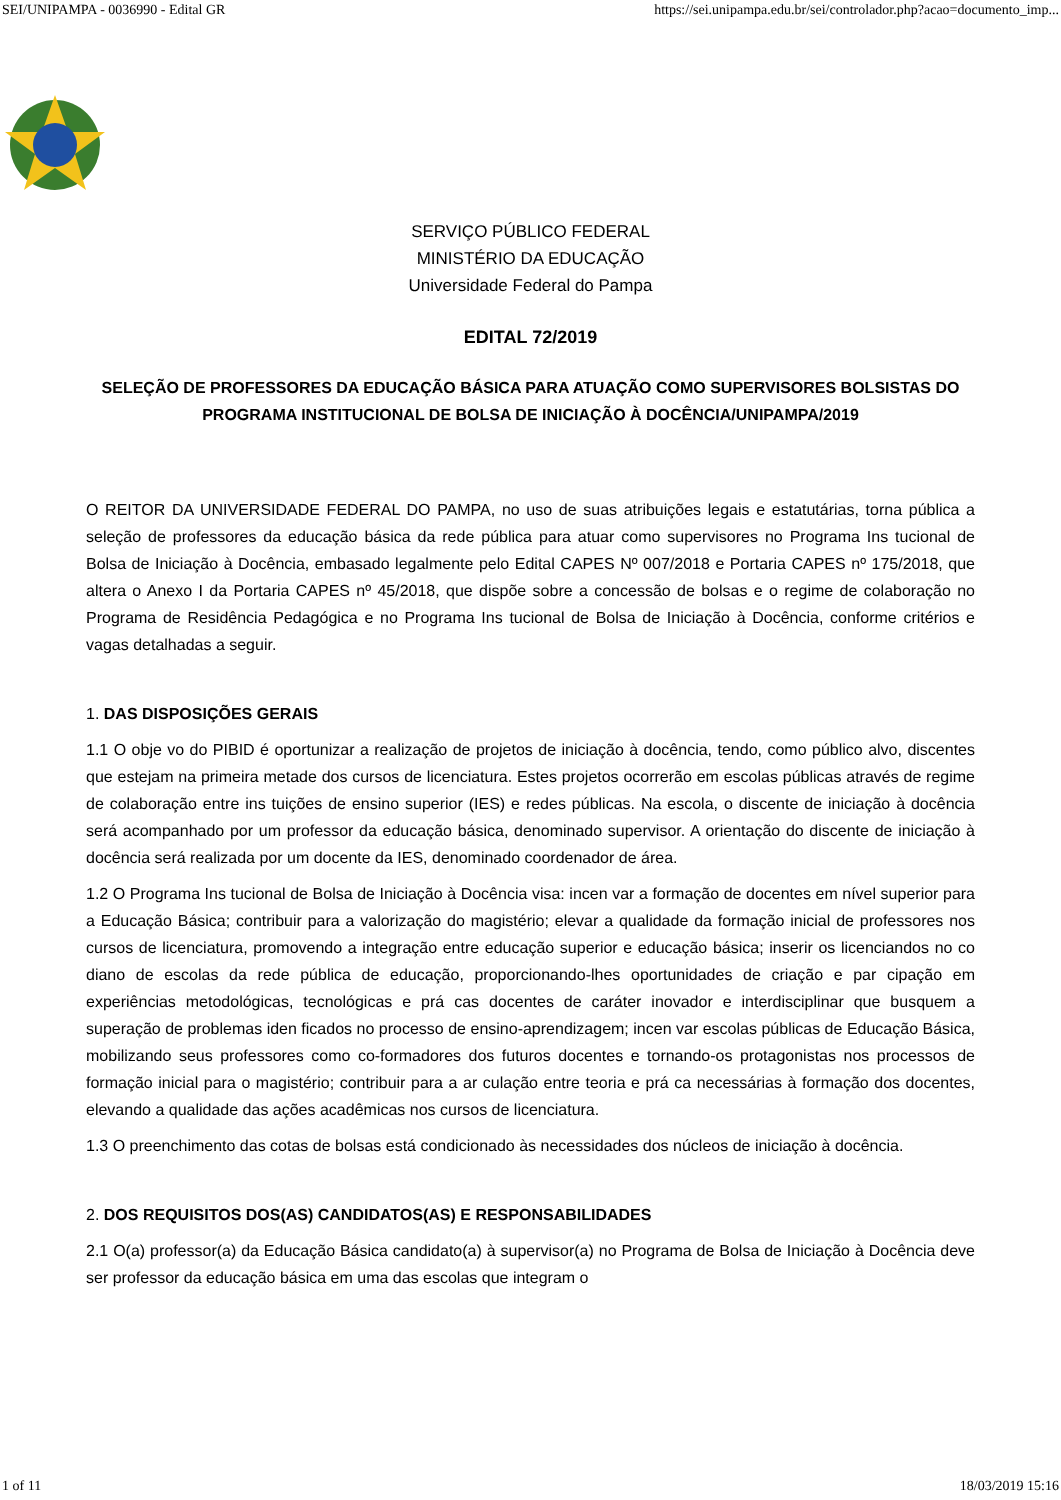SEI/UNIPAMPA - 0036990 - Edital GR https://sei.unipampa.edu.br/sei/controlador.php?acao=documento_imp...
SERVIÇO PÚBLICO FEDERAL
MINISTÉRIO DA EDUCAÇÃO
Universidade Federal do Pampa
EDITAL 72/2019
SELEÇÃO DE PROFESSORES DA EDUCAÇÃO BÁSICA PARA ATUAÇÃO COMO SUPERVISORES BOLSISTAS DO PROGRAMA INSTITUCIONAL DE BOLSA DE INICIAÇÃO À DOCÊNCIA/UNIPAMPA/2019
O REITOR DA UNIVERSIDADE FEDERAL DO PAMPA, no uso de suas atribuições legais e estatutárias, torna pública a seleção de professores da educação básica da rede pública para atuar como supervisores no Programa Ins tucional de Bolsa de Iniciação à Docência, embasado legalmente pelo Edital CAPES Nº 007/2018 e Portaria CAPES nº 175/2018, que altera o Anexo I da Portaria CAPES nº 45/2018, que dispõe sobre a concessão de bolsas e o regime de colaboração no Programa de Residência Pedagógica e no Programa Ins tucional de Bolsa de Iniciação à Docência, conforme critérios e vagas detalhadas a seguir.
1. DAS DISPOSIÇÕES GERAIS
1.1 O obje vo do PIBID é oportunizar a realização de projetos de iniciação à docência, tendo, como público alvo, discentes que estejam na primeira metade dos cursos de licenciatura. Estes projetos ocorrerão em escolas públicas através de regime de colaboração entre ins tuições de ensino superior (IES) e redes públicas. Na escola, o discente de iniciação à docência será acompanhado por um professor da educação básica, denominado supervisor. A orientação do discente de iniciação à docência será realizada por um docente da IES, denominado coordenador de área.
1.2 O Programa Ins tucional de Bolsa de Iniciação à Docência visa: incen var a formação de docentes em nível superior para a Educação Básica; contribuir para a valorização do magistério; elevar a qualidade da formação inicial de professores nos cursos de licenciatura, promovendo a integração entre educação superior e educação básica; inserir os licenciandos no co diano de escolas da rede pública de educação, proporcionando-lhes oportunidades de criação e par cipação em experiências metodológicas, tecnológicas e prá cas docentes de caráter inovador e interdisciplinar que busquem a superação de problemas iden ficados no processo de ensino-aprendizagem; incen var escolas públicas de Educação Básica, mobilizando seus professores como co-formadores dos futuros docentes e tornando-os protagonistas nos processos de formação inicial para o magistério; contribuir para a ar culação entre teoria e prá ca necessárias à formação dos docentes, elevando a qualidade das ações acadêmicas nos cursos de licenciatura.
1.3 O preenchimento das cotas de bolsas está condicionado às necessidades dos núcleos de iniciação à docência.
2. DOS REQUISITOS DOS(AS) CANDIDATOS(AS) E RESPONSABILIDADES
2.1 O(a) professor(a) da Educação Básica candidato(a) à supervisor(a) no Programa de Bolsa de Iniciação à Docência deve ser professor da educação básica em uma das escolas que integram o
1 of 11 18/03/2019 15:16